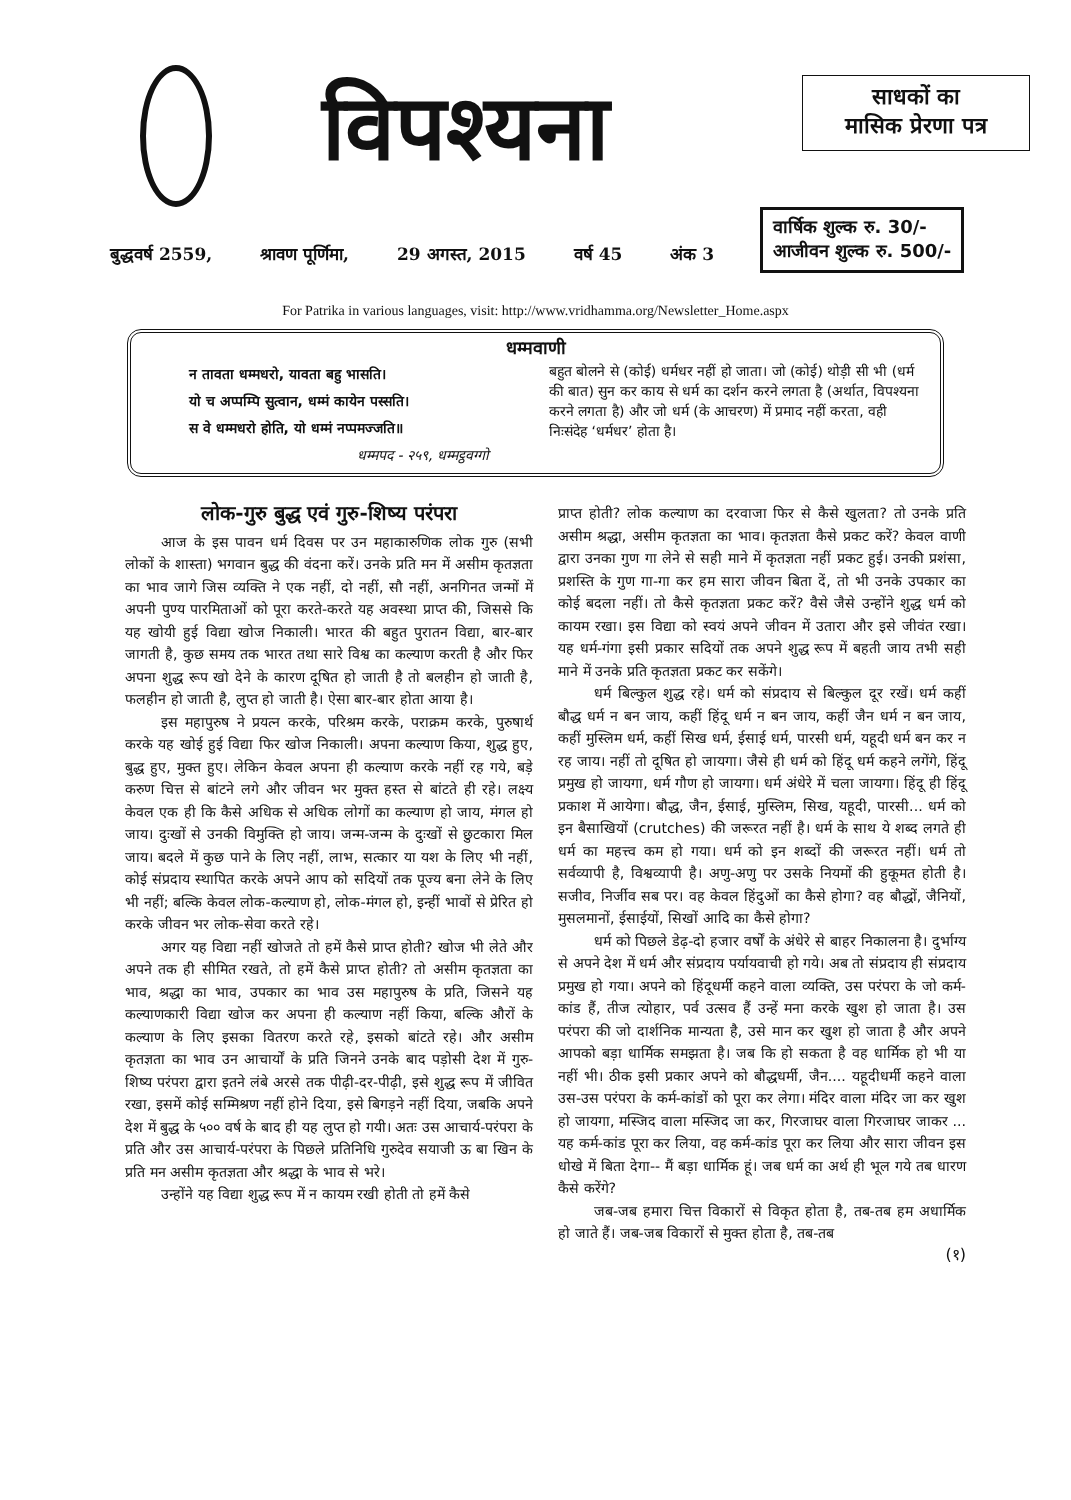विपश्यना
साधकों का
मासिक प्रेरणा पत्र
बुद्धवर्ष 2559, श्रावण पूर्णिमा, 29 अगस्त, 2015 वर्ष 45 अंक 3
वार्षिक शुल्क रु. 30/-
आजीवन शुल्क रु. 500/-
For Patrika in various languages, visit: http://www.vridhamma.org/Newsletter_Home.aspx
धम्मवाणी
न तावता धम्मधरो, यावता बहु भासति।
यो च अप्पम्पि सुत्वान, धम्मं कायेन पस्सति।
स वे धम्मधरो होति, यो धम्मं नप्पमज्जति॥
धम्मपद - २५९, धम्मट्ठवग्गो
बहुत बोलने से (कोई) धर्मधर नहीं हो जाता। जो (कोई) थोड़ी सी भी (धर्म की बात) सुन कर काय से धर्म का दर्शन करने लगता है (अर्थात, विपश्यना करने लगता है) और जो धर्म (के आचरण) में प्रमाद नहीं करता, वही निःसंदेह ‘धर्मधर’ होता है।
लोक-गुरु बुद्ध एवं गुरु-शिष्य परंपरा
आज के इस पावन धर्म दिवस पर उन महाकारुणिक लोक गुरु (सभी लोकों के शास्ता) भगवान बुद्ध की वंदना करें। उनके प्रति मन में असीम कृतज्ञता का भाव जागे जिस व्यक्ति ने एक नहीं, दो नहीं, सौ नहीं, अनगिनत जन्मों में अपनी पुण्य पारमिताओं को पूरा करते-करते यह अवस्था प्राप्त की, जिससे कि यह खोयी हुई विद्या खोज निकाली। भारत की बहुत पुरातन विद्या, बार-बार जागती है, कुछ समय तक भारत तथा सारे विश्व का कल्याण करती है और फिर अपना शुद्ध रूप खो देने के कारण दूषित हो जाती है तो बलहीन हो जाती है, फलहीन हो जाती है, लुप्त हो जाती है। ऐसा बार-बार होता आया है।
इस महापुरुष ने प्रयत्न करके, परिश्रम करके, पराक्रम करके, पुरुषार्थ करके यह खोई हुई विद्या फिर खोज निकाली। अपना कल्याण किया, शुद्ध हुए, बुद्ध हुए, मुक्त हुए। लेकिन केवल अपना ही कल्याण करके नहीं रह गये, बड़े करुण चित्त से बांटने लगे और जीवन भर मुक्त हस्त से बांटते ही रहे। लक्ष्य केवल एक ही कि कैसे अधिक से अधिक लोगों का कल्याण हो जाय, मंगल हो जाय। दुःखों से उनकी विमुक्ति हो जाय। जन्म-जन्म के दुःखों से छुटकारा मिल जाय। बदले में कुछ पाने के लिए नहीं, लाभ, सत्कार या यश के लिए भी नहीं, कोई संप्रदाय स्थापित करके अपने आप को सदियों तक पूज्य बना लेने के लिए भी नहीं; बल्कि केवल लोक-कल्याण हो, लोक-मंगल हो, इन्हीं भावों से प्रेरित हो करके जीवन भर लोक-सेवा करते रहे।
अगर यह विद्या नहीं खोजते तो हमें कैसे प्राप्त होती? खोज भी लेते और अपने तक ही सीमित रखते, तो हमें कैसे प्राप्त होती? तो असीम कृतज्ञता का भाव, श्रद्धा का भाव, उपकार का भाव उस महापुरुष के प्रति, जिसने यह कल्याणकारी विद्या खोज कर अपना ही कल्याण नहीं किया, बल्कि औरों के कल्याण के लिए इसका वितरण करते रहे, इसको बांटते रहे। और असीम कृतज्ञता का भाव उन आचार्यों के प्रति जिनने उनके बाद पड़ोसी देश में गुरु-शिष्य परंपरा द्वारा इतने लंबे अरसे तक पीढ़ी-दर-पीढ़ी, इसे शुद्ध रूप में जीवित रखा, इसमें कोई सम्मिश्रण नहीं होने दिया, इसे बिगड़ने नहीं दिया, जबकि अपने देश में बुद्ध के ५०० वर्ष के बाद ही यह लुप्त हो गयी। अतः उस आचार्य-परंपरा के प्रति और उस आचार्य-परंपरा के पिछले प्रतिनिधि गुरुदेव सयाजी ऊ बा खिन के प्रति मन असीम कृतज्ञता और श्रद्धा के भाव से भरे।
उन्होंने यह विद्या शुद्ध रूप में न कायम रखी होती तो हमें कैसे
प्राप्त होती? लोक कल्याण का दरवाजा फिर से कैसे खुलता? तो उनके प्रति असीम श्रद्धा, असीम कृतज्ञता का भाव। कृतज्ञता कैसे प्रकट करें? केवल वाणी द्वारा उनका गुण गा लेने से सही माने में कृतज्ञता नहीं प्रकट हुई। उनकी प्रशंसा, प्रशस्ति के गुण गा-गा कर हम सारा जीवन बिता दें, तो भी उनके उपकार का कोई बदला नहीं। तो कैसे कृतज्ञता प्रकट करें? वैसे जैसे उन्होंने शुद्ध धर्म को कायम रखा। इस विद्या को स्वयं अपने जीवन में उतारा और इसे जीवंत रखा। यह धर्म-गंगा इसी प्रकार सदियों तक अपने शुद्ध रूप में बहती जाय तभी सही माने में उनके प्रति कृतज्ञता प्रकट कर सकेंगे।
धर्म बिल्कुल शुद्ध रहे। धर्म को संप्रदाय से बिल्कुल दूर रखें। धर्म कहीं बौद्ध धर्म न बन जाय, कहीं हिंदू धर्म न बन जाय, कहीं जैन धर्म न बन जाय, कहीं मुस्लिम धर्म, कहीं सिख धर्म, ईसाई धर्म, पारसी धर्म, यहूदी धर्म बन कर न रह जाय। नहीं तो दूषित हो जायगा। जैसे ही धर्म को हिंदू धर्म कहने लगेंगे, हिंदू प्रमुख हो जायगा, धर्म गौण हो जायगा। धर्म अंधेरे में चला जायगा। हिंदू ही हिंदू प्रकाश में आयेगा। बौद्ध, जैन, ईसाई, मुस्लिम, सिख, यहूदी, पारसी... धर्म को इन बैसाखियों (crutches) की जरूरत नहीं है। धर्म के साथ ये शब्द लगते ही धर्म का महत्त्व कम हो गया। धर्म को इन शब्दों की जरूरत नहीं। धर्म तो सर्वव्यापी है, विश्वव्यापी है। अणु-अणु पर उसके नियमों की हुकूमत होती है। सजीव, निर्जीव सब पर। वह केवल हिंदुओं का कैसे होगा? वह बौद्धों, जैनियों, मुसलमानों, ईसाईयों, सिखों आदि का कैसे होगा?
धर्म को पिछले डेढ़-दो हजार वर्षों के अंधेरे से बाहर निकालना है। दुर्भाग्य से अपने देश में धर्म और संप्रदाय पर्यायवाची हो गये। अब तो संप्रदाय ही संप्रदाय प्रमुख हो गया। अपने को हिंदूधर्मी कहने वाला व्यक्ति, उस परंपरा के जो कर्म-कांड हैं, तीज त्योहार, पर्व उत्सव हैं उन्हें मना करके खुश हो जाता है। उस परंपरा की जो दार्शनिक मान्यता है, उसे मान कर खुश हो जाता है और अपने आपको बड़ा धार्मिक समझता है। जब कि हो सकता है वह धार्मिक हो भी या नहीं भी। ठीक इसी प्रकार अपने को बौद्धधर्मी, जैन.... यहूदीधर्मी कहने वाला उस-उस परंपरा के कर्म-कांडों को पूरा कर लेगा। मंदिर वाला मंदिर जा कर खुश हो जायगा, मस्जिद वाला मस्जिद जा कर, गिरजाघर वाला गिरजाघर जाकर ... यह कर्म-कांड पूरा कर लिया, वह कर्म-कांड पूरा कर लिया और सारा जीवन इस धोखे में बिता देगा-- मैं बड़ा धार्मिक हूं। जब धर्म का अर्थ ही भूल गये तब धारण कैसे करेंगे?
जब-जब हमारा चित्त विकारों से विकृत होता है, तब-तब हम अधार्मिक हो जाते हैं। जब-जब विकारों से मुक्त होता है, तब-तब
(१)